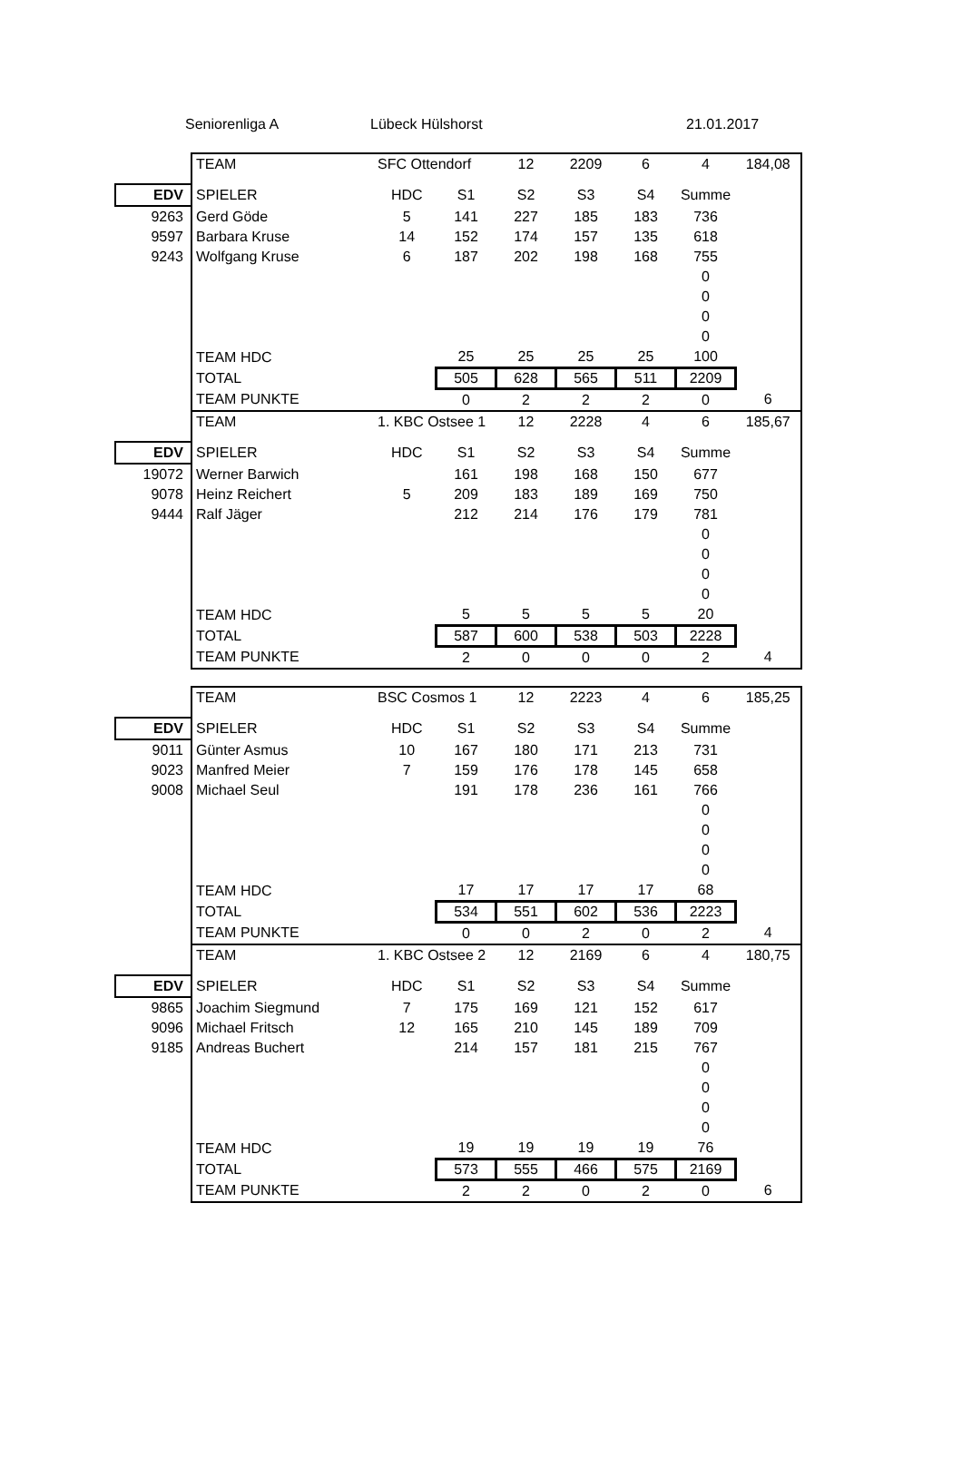Seniorenliga A Lübeck Hülshorst 21.01.2017
| | TEAM | SFC Ottendorf | | 12 | 2209 | 6 | 4 | 184,08 |
| EDV | SPIELER | HDC | S1 | S2 | S3 | S4 | Summe | |
| 9263 | Gerd Göde | 5 | 141 | 227 | 185 | 183 | 736 | |
| 9597 | Barbara Kruse | 14 | 152 | 174 | 157 | 135 | 618 | |
| 9243 | Wolfgang Kruse | 6 | 187 | 202 | 198 | 168 | 755 | |
| | | | | | | | 0 | |
| | | | | | | | 0 | |
| | | | | | | | 0 | |
| | | | | | | | 0 | |
| | TEAM HDC | | 25 | 25 | 25 | 25 | 100 | |
| | TOTAL | | 505 | 628 | 565 | 511 | 2209 | |
| | TEAM PUNKTE | | 0 | 2 | 2 | 2 | 0 | 6 |
| | TEAM | 1. KBC Ostsee 1 | | 12 | 2228 | 4 | 6 | 185,67 |
| EDV | SPIELER | HDC | S1 | S2 | S3 | S4 | Summe | |
| 19072 | Werner Barwich | | 161 | 198 | 168 | 150 | 677 | |
| 9078 | Heinz Reichert | 5 | 209 | 183 | 189 | 169 | 750 | |
| 9444 | Ralf Jäger | | 212 | 214 | 176 | 179 | 781 | |
| | | | | | | | 0 | |
| | | | | | | | 0 | |
| | | | | | | | 0 | |
| | | | | | | | 0 | |
| | TEAM HDC | | 5 | 5 | 5 | 5 | 20 | |
| | TOTAL | | 587 | 600 | 538 | 503 | 2228 | |
| | TEAM PUNKTE | | 2 | 0 | 0 | 0 | 2 | 4 |
| | TEAM | BSC Cosmos 1 | | 12 | 2223 | 4 | 6 | 185,25 |
| EDV | SPIELER | HDC | S1 | S2 | S3 | S4 | Summe | |
| 9011 | Günter Asmus | 10 | 167 | 180 | 171 | 213 | 731 | |
| 9023 | Manfred Meier | 7 | 159 | 176 | 178 | 145 | 658 | |
| 9008 | Michael Seul | | 191 | 178 | 236 | 161 | 766 | |
| | | | | | | | 0 | |
| | | | | | | | 0 | |
| | | | | | | | 0 | |
| | | | | | | | 0 | |
| | TEAM HDC | | 17 | 17 | 17 | 17 | 68 | |
| | TOTAL | | 534 | 551 | 602 | 536 | 2223 | |
| | TEAM PUNKTE | | 0 | 0 | 2 | 0 | 2 | 4 |
| | TEAM | 1. KBC Ostsee 2 | | 12 | 2169 | 6 | 4 | 180,75 |
| EDV | SPIELER | HDC | S1 | S2 | S3 | S4 | Summe | |
| 9865 | Joachim Siegmund | 7 | 175 | 169 | 121 | 152 | 617 | |
| 9096 | Michael Fritsch | 12 | 165 | 210 | 145 | 189 | 709 | |
| 9185 | Andreas Buchert | | 214 | 157 | 181 | 215 | 767 | |
| | | | | | | | 0 | |
| | | | | | | | 0 | |
| | | | | | | | 0 | |
| | | | | | | | 0 | |
| | TEAM HDC | | 19 | 19 | 19 | 19 | 76 | |
| | TOTAL | | 573 | 555 | 466 | 575 | 2169 | |
| | TEAM PUNKTE | | 2 | 2 | 0 | 2 | 0 | 6 |